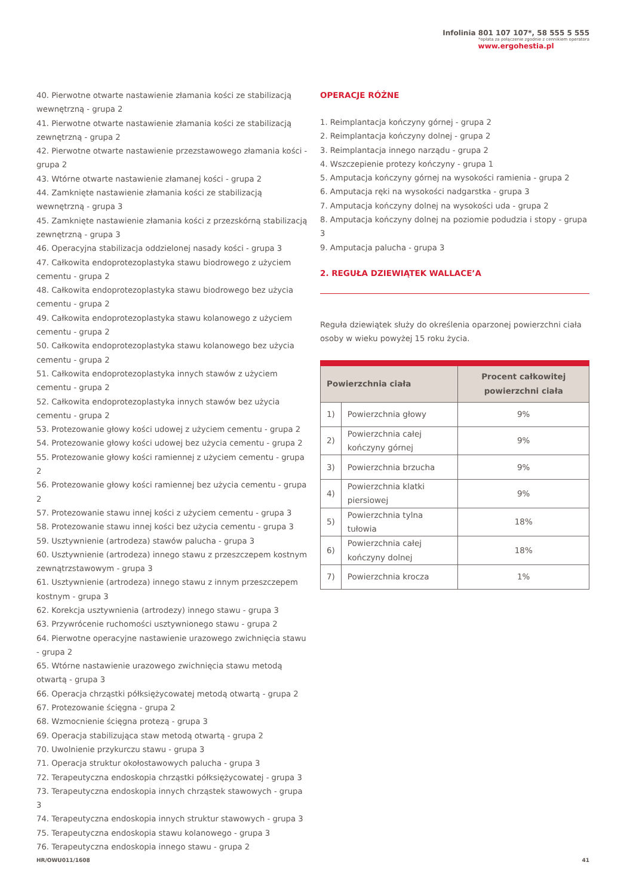Infolinia 801 107 107*, 58 555 5 555
*opłata za połączenie zgodnie z cennikiem operatora
www.ergohestia.pl
40. Pierwotne otwarte nastawienie złamania kości ze stabilizacją wewnętrzną - grupa 2
41. Pierwotne otwarte nastawienie złamania kości ze stabilizacją zewnętrzną - grupa 2
42. Pierwotne otwarte nastawienie przezstawowego złamania kości - grupa 2
43. Wtórne otwarte nastawienie złamanej kości - grupa 2
44. Zamknięte nastawienie złamania kości ze stabilizacją wewnętrzną - grupa 3
45. Zamknięte nastawienie złamania kości z przezskórną stabilizacją zewnętrzną - grupa 3
46. Operacyjna stabilizacja oddzielonej nasady kości - grupa 3
47. Całkowita endoprotezoplastyka stawu biodrowego z użyciem cementu - grupa 2
48. Całkowita endoprotezoplastyka stawu biodrowego bez użycia cementu - grupa 2
49. Całkowita endoprotezoplastyka stawu kolanowego z użyciem cementu - grupa 2
50. Całkowita endoprotezoplastyka stawu kolanowego bez użycia cementu - grupa 2
51. Całkowita endoprotezoplastyka innych stawów z użyciem cementu - grupa 2
52. Całkowita endoprotezoplastyka innych stawów bez użycia cementu - grupa 2
53. Protezowanie głowy kości udowej z użyciem cementu - grupa 2
54. Protezowanie głowy kości udowej bez użycia cementu - grupa 2
55. Protezowanie głowy kości ramiennej z użyciem cementu - grupa 2
56. Protezowanie głowy kości ramiennej bez użycia cementu - grupa 2
57. Protezowanie stawu innej kości z użyciem cementu - grupa 3
58. Protezowanie stawu innej kości bez użycia cementu - grupa 3
59. Usztywnienie (artrodeza) stawów palucha - grupa 3
60. Usztywnienie (artrodeza) innego stawu z przeszczepem kostnym zewnątrzstawowym - grupa 3
61. Usztywnienie (artrodeza) innego stawu z innym przeszczepem kostnym - grupa 3
62. Korekcja usztywnienia (artrodezy) innego stawu - grupa 3
63. Przywrócenie ruchomości usztywnionego stawu - grupa 2
64. Pierwotne operacyjne nastawienie urazowego zwichnięcia stawu - grupa 2
65. Wtórne nastawienie urazowego zwichnięcia stawu metodą otwartą - grupa 3
66. Operacja chrząstki półksiężycowatej metodą otwartą - grupa 2
67. Protezowanie ścięgna - grupa 2
68. Wzmocnienie ścięgna protezą - grupa 3
69. Operacja stabilizująca staw metodą otwartą - grupa 2
70. Uwolnienie przykurczu stawu - grupa 3
71. Operacja struktur okołostawowych palucha - grupa 3
72. Terapeutyczna endoskopia chrząstki półksiężycowatej - grupa 3
73. Terapeutyczna endoskopia innych chrząstek stawowych - grupa 3
74. Terapeutyczna endoskopia innych struktur stawowych - grupa 3
75. Terapeutyczna endoskopia stawu kolanowego - grupa 3
76. Terapeutyczna endoskopia innego stawu - grupa 2
OPERACJE RÓŻNE
1. Reimplantacja kończyny górnej - grupa 2
2. Reimplantacja kończyny dolnej - grupa 2
3. Reimplantacja innego narządu - grupa 2
4. Wszczepienie protezy kończyny - grupa 1
5. Amputacja kończyny górnej na wysokości ramienia - grupa 2
6. Amputacja ręki na wysokości nadgarstka - grupa 3
7. Amputacja kończyny dolnej na wysokości uda - grupa 2
8. Amputacja kończyny dolnej na poziomie podudzia i stopy - grupa 3
9. Amputacja palucha - grupa 3
2. REGUŁA DZIEWIĄTEK WALLACE’A
Reguła dziewiątek służy do określenia oparzonej powierzchni ciała osoby w wieku powyżej 15 roku życia.
| Powierzchnia ciała | | Procent całkowitej powierzchni ciała |
| --- | --- | --- |
| 1) | Powierzchnia głowy | 9% |
| 2) | Powierzchnia całej kończyny górnej | 9% |
| 3) | Powierzchnia brzucha | 9% |
| 4) | Powierzchnia klatki piersiowej | 9% |
| 5) | Powierzchnia tylna tułowia | 18% |
| 6) | Powierzchnia całej kończyny dolnej | 18% |
| 7) | Powierzchnia krocza | 1% |
HR/OWU011/1608 41